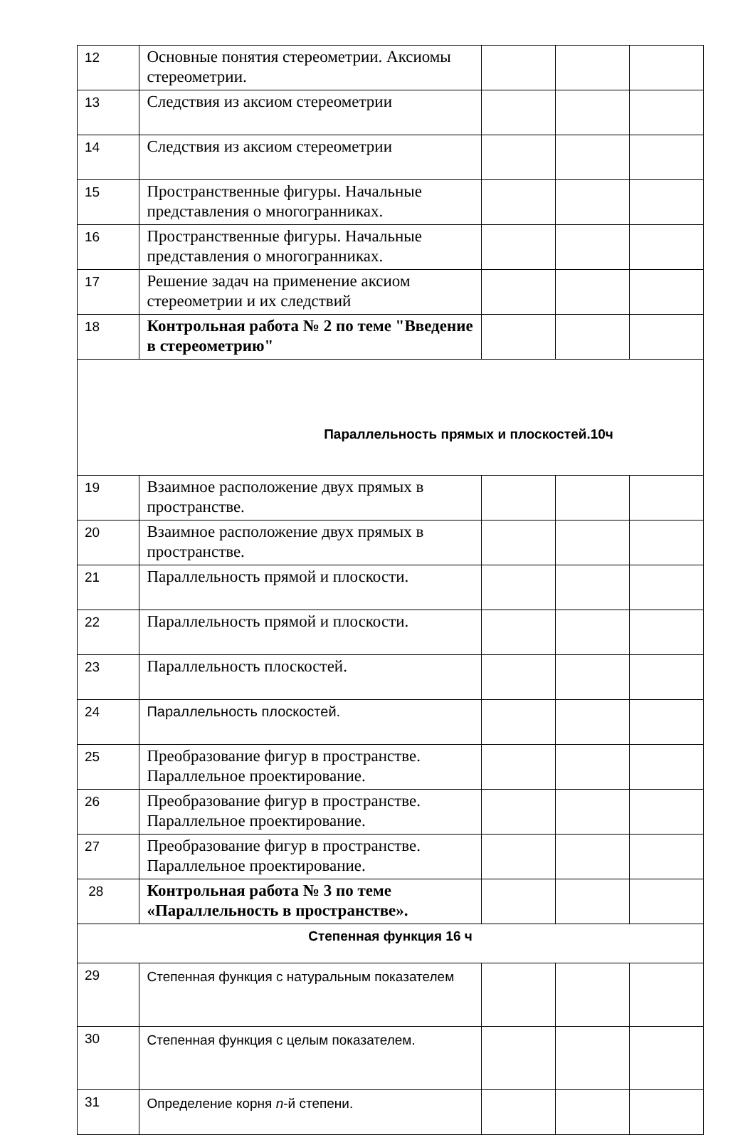| 12 | Основные понятия стереометрии. Аксиомы стереометрии. | | | |
| 13 | Следствия из аксиом стереометрии | | | |
| 14 | Следствия из аксиом стереометрии | | | |
| 15 | Пространственные фигуры. Начальные представления о многогранниках. | | | |
| 16 | Пространственные фигуры. Начальные представления о многогранниках. | | | |
| 17 | Решение задач на применение аксиом стереометрии и их следствий | | | |
| 18 | Контрольная работа № 2 по теме "Введение в стереометрию" | | | |
| Параллельность прямых и плоскостей.10ч | | | | |
| 19 | Взаимное расположение двух прямых в пространстве. | | | |
| 20 | Взаимное расположение двух прямых в пространстве. | | | |
| 21 | Параллельность прямой и плоскости. | | | |
| 22 | Параллельность прямой и плоскости. | | | |
| 23 | Параллельность плоскостей. | | | |
| 24 | Параллельность плоскостей. | | | |
| 25 | Преобразование фигур в пространстве. Параллельное проектирование. | | | |
| 26 | Преобразование фигур в пространстве. Параллельное проектирование. | | | |
| 27 | Преобразование фигур в пространстве. Параллельное проектирование. | | | |
| 28 | Контрольная работа № 3 по теме «Параллельность в пространстве». | | | |
| Степенная функция 16 ч | | | | |
| 29 | Степенная функция с натуральным показателем | | | |
| 30 | Степенная функция с целым показателем. | | | |
| 31 | Определение корня n -й степени. | | | |